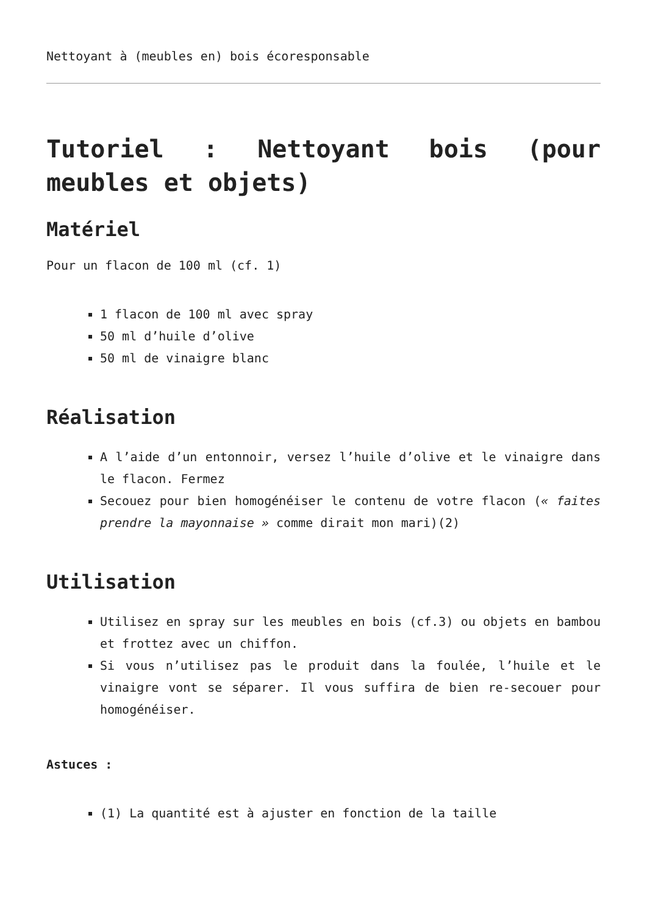Nettoyant à (meubles en) bois écoresponsable
Tutoriel : Nettoyant bois (pour meubles et objets)
Matériel
Pour un flacon de 100 ml (cf. 1)
1 flacon de 100 ml avec spray
50 ml d’huile d’olive
50 ml de vinaigre blanc
Réalisation
A l’aide d’un entonnoir, versez l’huile d’olive et le vinaigre dans le flacon. Fermez
Secouez pour bien homogénéiser le contenu de votre flacon (« faites prendre la mayonnaise » comme dirait mon mari)(2)
Utilisation
Utilisez en spray sur les meubles en bois (cf.3) ou objets en bambou et frottez avec un chiffon.
Si vous n’utilisez pas le produit dans la foulée, l’huile et le vinaigre vont se séparer. Il vous suffira de bien re-secouer pour homogénéiser.
Astuces :
(1) La quantité est à ajuster en fonction de la taille